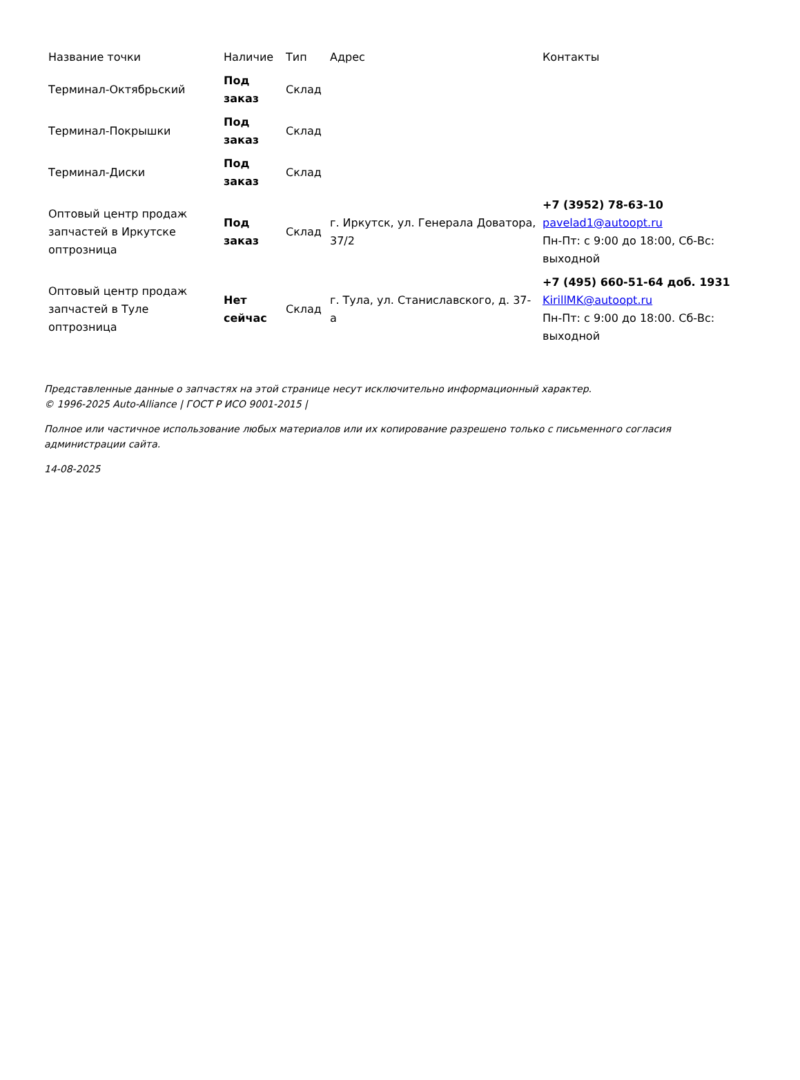| Название точки | Наличие | Тип | Адрес | Контакты |
| --- | --- | --- | --- | --- |
| Терминал-Октябрьский | Под заказ | Склад | | |
| Терминал-Покрышки | Под заказ | Склад | | |
| Терминал-Диски | Под заказ | Склад | | |
| Оптовый центр продаж запчастей в Иркутске оптрозница | Под заказ | Склад | г. Иркутск, ул. Генерала Доватора, 37/2 | +7 (3952) 78-63-10 pavelad1@autoopt.ru Пн-Пт: с 9:00 до 18:00, Сб-Вс: выходной |
| Оптовый центр продаж запчастей в Туле оптрозница | Нет сейчас | Склад | г. Тула, ул. Станиславского, д. 37-а | +7 (495) 660-51-64 доб. 1931 KirillMK@autoopt.ru Пн-Пт: с 9:00 до 18:00. Сб-Вс: выходной |
Представленные данные о запчастях на этой странице несут исключительно информационный характер.
© 1996-2025 Auto-Alliance | ГОСТ Р ИСО 9001-2015 |
Полное или частичное использование любых материалов или их копирование разрешено только с письменного согласия администрации сайта.
14-08-2025